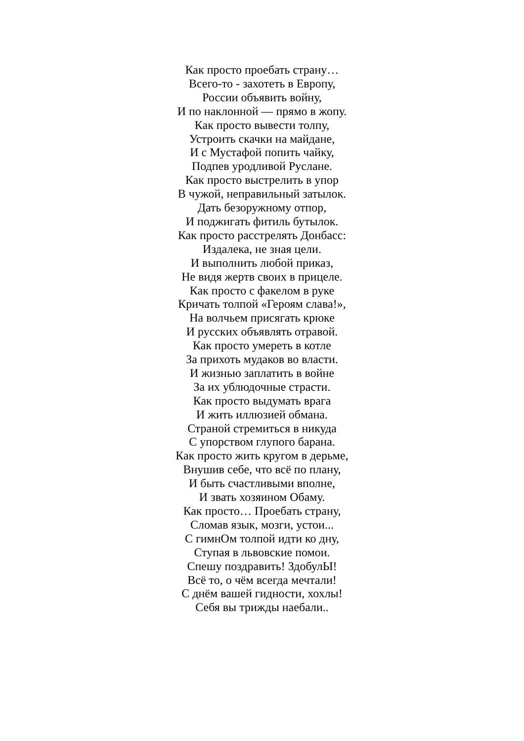Как просто проебать страну…
Всего-то - захотеть в Европу,
России объявить войну,
И по наклонной — прямо в жопу.
Как просто вывести толпу,
Устроить скачки на майдане,
И с Мустафой попить чайку,
Подпев уродливой Руслане.
Как просто выстрелить в упор
В чужой, неправильный затылок.
Дать безоружному отпор,
И поджигать фитиль бутылок.
Как просто расстрелять Донбасс:
Издалека, не зная цели.
И выполнить любой приказ,
Не видя жертв своих в прицеле.
Как просто с факелом в руке
Кричать толпой «Героям слава!»,
На волчьем присягать крюке
И русских объявлять отравой.
Как просто умереть в котле
За прихоть мудаков во власти.
И жизнью заплатить в войне
За их ублюдочные страсти.
Как просто выдумать врага
И жить иллюзией обмана.
Страной стремиться в никуда
С упорством глупого барана.
Как просто жить кругом в дерьме,
Внушив себе, что всё по плану,
И быть счастливыми вполне,
И звать хозяином Обаму.
Как просто… Проебать страну,
Сломав язык, мозги, устои...
С гимнОм толпой идти ко дну,
Ступая в львовские помои.
Спешу поздравить! ЗдобулЫ!
Всё то, о чём всегда мечтали!
С днём вашей гидности, хохлы!
Себя вы трижды наебали..